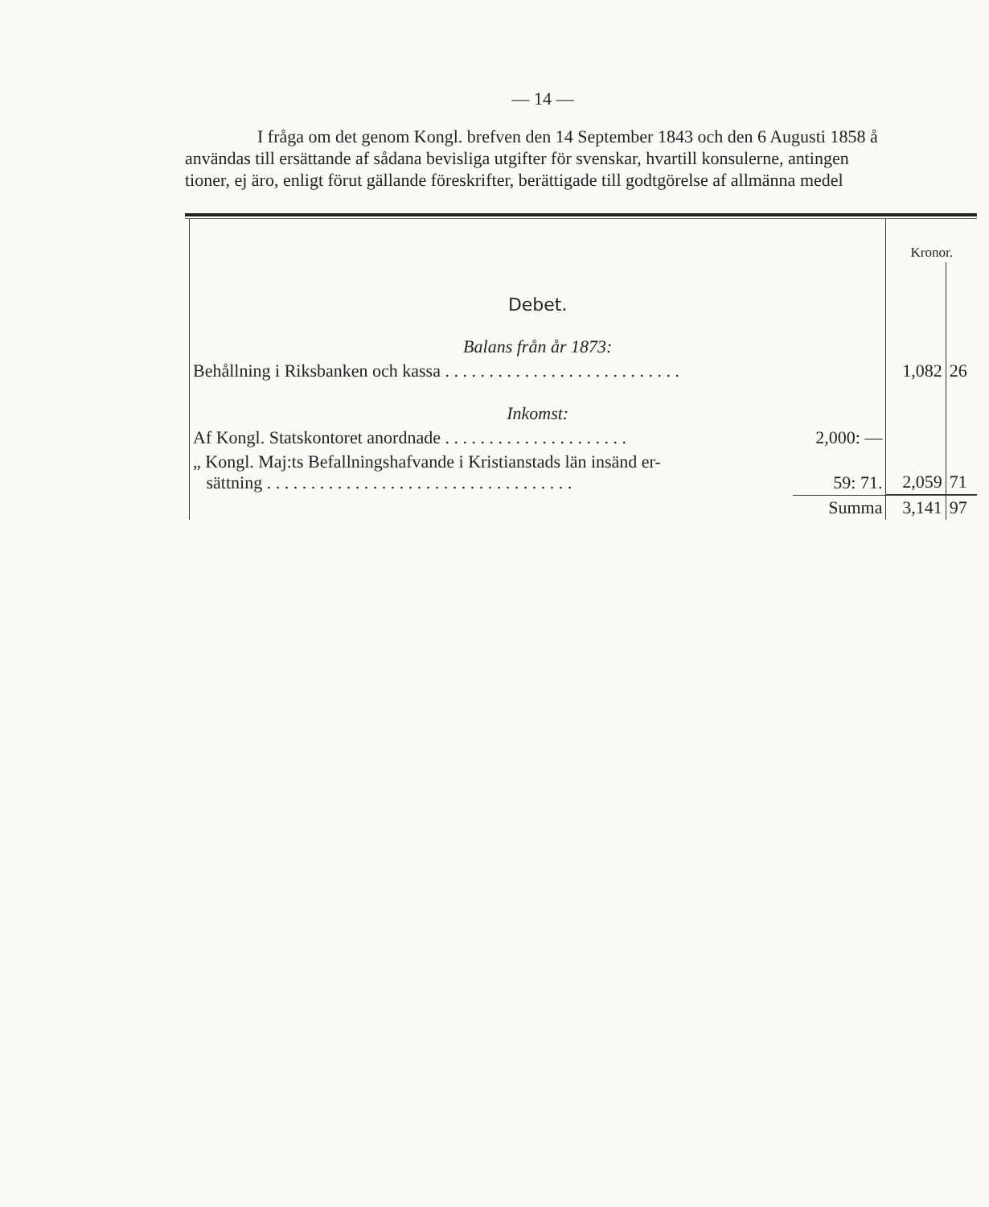— 14 —
I fråga om det genom Kongl. brefven den 14 September 1843 och den 6 Augusti 1858 å
användas till ersättande af sådana bevisliga utgifter för svenskar, hvartill konsulerne, antingen
tioner, ej äro, enligt förut gällande föreskrifter, berättigade till godtgörelse af allmänna medel
| | | Kronor. | |
| Debet. | | | |
| Balans från år 1873: | | | |
| Behållning i Riksbanken och kassa . . . . . . . . . . . . . . . . . . . . . . . . . . . | | 1,082 | 26 |
| Inkomst: | | | |
| Af Kongl. Statskontoret anordnade . . . . . . . . . . . . . . . . . . . . . | 2,000: — | | |
| „ Kongl. Maj:ts Befallningshafvande i Kristianstads län insänd er- sättning . . . . . . . . . . . . . . . . . . . . . . . . . . . . . . . . . . . | 59: 71. | 2,059 | 71 |
| | Summa | 3,141 | 97 |